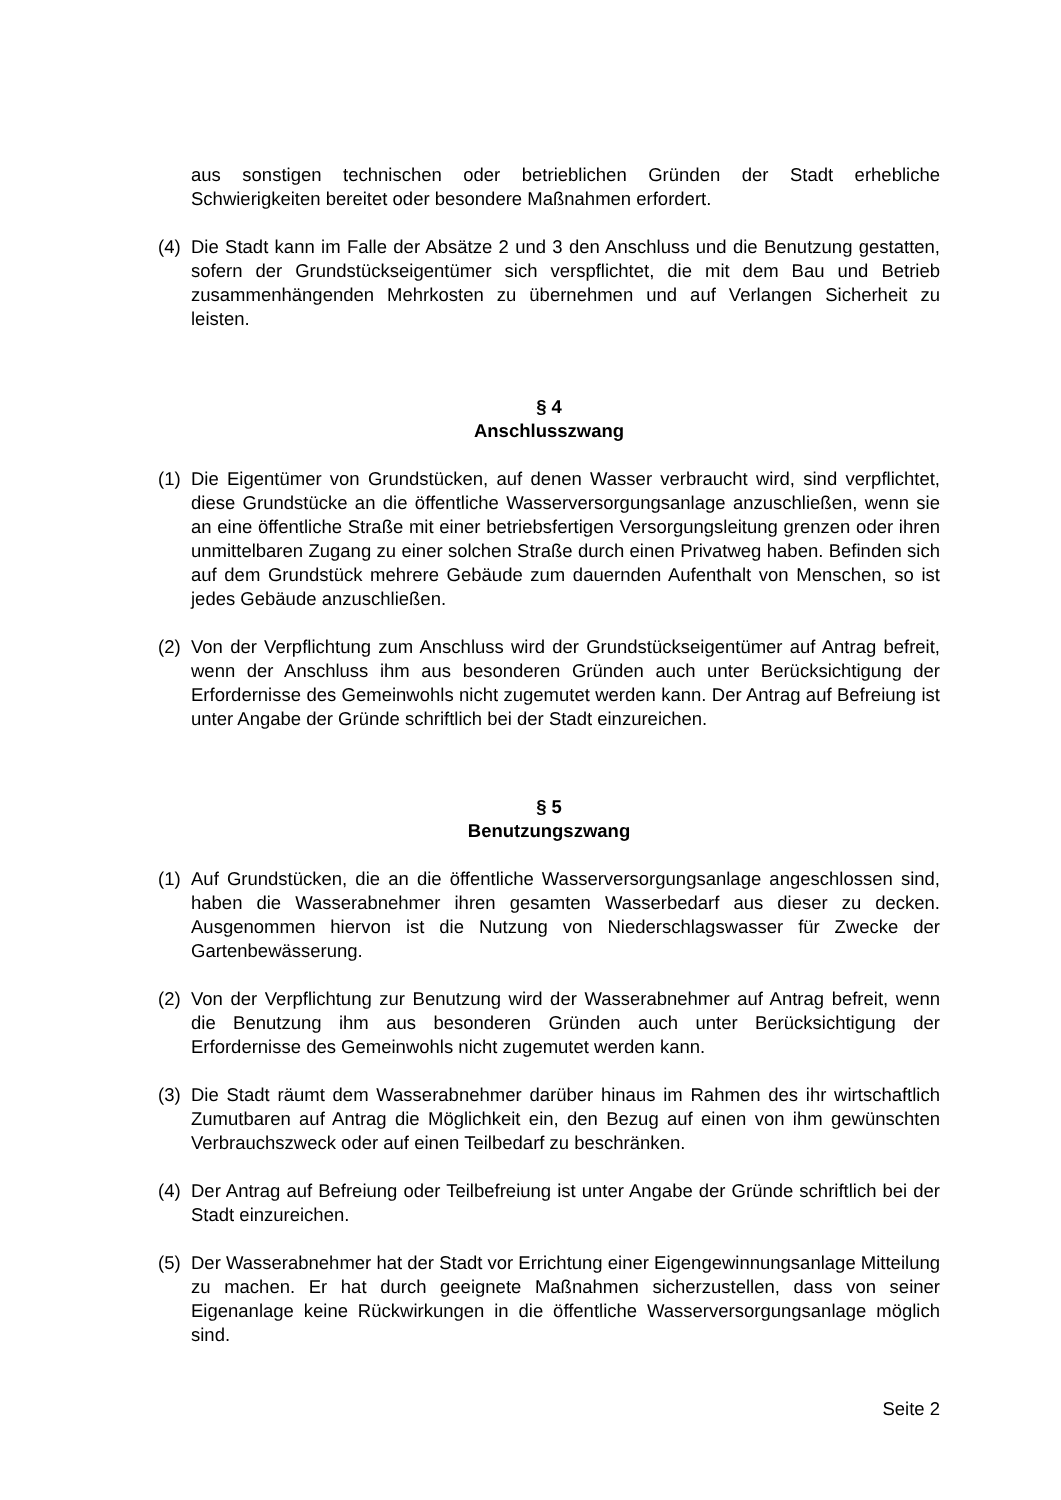aus sonstigen technischen oder betrieblichen Gründen der Stadt erhebliche Schwierigkeiten bereitet oder besondere Maßnahmen erfordert.
(4)
Die Stadt kann im Falle der Absätze 2 und 3 den Anschluss und die Benutzung gestatten, sofern der Grundstückseigentümer sich verspflichtet, die mit dem Bau und Betrieb zusammenhängenden Mehrkosten zu übernehmen und auf Verlangen Sicherheit zu leisten.
§ 4
Anschlusszwang
(1)
Die Eigentümer von Grundstücken, auf denen Wasser verbraucht wird, sind verpflichtet, diese Grundstücke an die öffentliche Wasserversorgungsanlage anzuschließen, wenn sie an eine öffentliche Straße mit einer betriebsfertigen Versorgungsleitung grenzen oder ihren unmittelbaren Zugang zu einer solchen Straße durch einen Privatweg haben. Befinden sich auf dem Grundstück mehrere Gebäude zum dauernden Aufenthalt von Menschen, so ist jedes Gebäude anzuschließen.
(2)
Von der Verpflichtung zum Anschluss wird der Grundstückseigentümer auf Antrag befreit, wenn der Anschluss ihm aus besonderen Gründen auch unter Berücksichtigung der Erfordernisse des Gemeinwohls nicht zugemutet werden kann. Der Antrag auf Befreiung ist unter Angabe der Gründe schriftlich bei der Stadt einzureichen.
§ 5
Benutzungszwang
(1)
Auf Grundstücken, die an die öffentliche Wasserversorgungsanlage angeschlossen sind, haben die Wasserabnehmer ihren gesamten Wasserbedarf aus dieser zu decken. Ausgenommen hiervon ist die Nutzung von Niederschlagswasser für Zwecke der Gartenbewässerung.
(2)
Von der Verpflichtung zur Benutzung wird der Wasserabnehmer auf Antrag befreit, wenn die Benutzung ihm aus besonderen Gründen auch unter Berücksichtigung der Erfordernisse des Gemeinwohls nicht zugemutet werden kann.
(3)
Die Stadt räumt dem Wasserabnehmer darüber hinaus im Rahmen des ihr wirtschaftlich Zumutbaren auf Antrag die Möglichkeit ein, den Bezug auf einen von ihm gewünschten Verbrauchszweck oder auf einen Teilbedarf zu beschränken.
(4)
Der Antrag auf Befreiung oder Teilbefreiung ist unter Angabe der Gründe schriftlich bei der Stadt einzureichen.
(5)
Der Wasserabnehmer hat der Stadt vor Errichtung einer Eigengewinnungsanlage Mitteilung zu machen. Er hat durch geeignete Maßnahmen sicherzustellen, dass von seiner Eigenanlage keine Rückwirkungen in die öffentliche Wasserversorgungsanlage möglich sind.
Seite 2